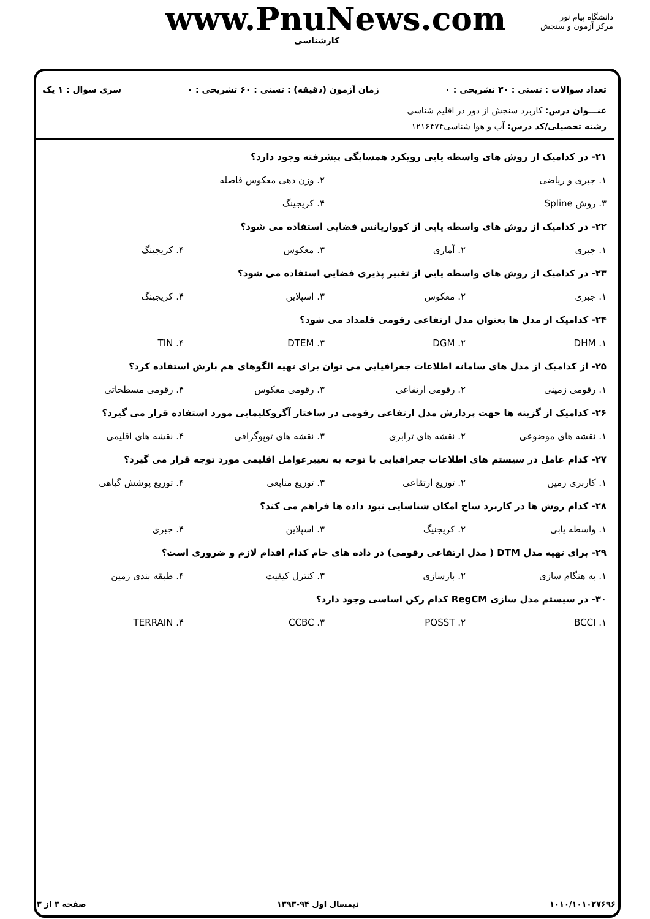www.PnuNews.com
کارشناسی
دانشگاه پیام نور
مرکز آزمون و سنجش
تعداد سوالات : تستی : ۳۰ تشریحی : ۰
زمان آزمون (دقیقه) : تستی : ۶۰ تشریحی : ۰
سری سوال : ۱ یک
عنـــوان درس: کاربرد سنجش از دور در اقلیم شناسی
رشته تحصیلی/کد درس: آب و هوا شناسی۱۲۱۶۴۷۴
۲۱- در کدامیک از روش های واسطه یابی رویکرد همسایگی پیشرفته وجود دارد؟
۱. جبری و ریاضی ۲. وزن دهی معکوس فاصله
۳. روش Spline ۴. کریجینگ
۲۲- در کدامیک از روش های واسطه یابی از کوواریانس فضایی استفاده می شود؟
۱. جبری ۲. آماری ۳. معکوس ۴. کریجینگ
۲۳- در کدامیک از روش های واسطه یابی از تغییر پذیری فضایی استفاده می شود؟
۱. جبری ۲. معکوس ۳. اسپلاین ۴. کریجینگ
۲۴- کدامیک از مدل ها بعنوان مدل ارتفاعی رقومی قلمداد می شود؟
۱. DHM ۲. DGM ۳. DTEM ۴. TIN
۲۵- از کدامیک از مدل های سامانه اطلاعات جغرافیایی می توان برای تهیه الگوهای هم بارش استفاده کرد؟
۱. رقومی زمینی ۲. رقومی ارتفاعی ۳. رقومی معکوس ۴. رقومی مسطحاتی
۲۶- کدامیک از گزینه ها جهت پردازش مدل ارتفاعی رقومی در ساختار آگروکلیمایی مورد استفاده قرار می گیرد؟
۱. نقشه های موضوعی ۲. نقشه های ترابری ۳. نقشه های توپوگرافی ۴. نقشه های اقلیمی
۲۷- کدام عامل در سیستم های اطلاعات جغرافیایی با توجه به تغییرعوامل اقلیمی مورد توجه قرار می گیرد؟
۱. کاربری زمین ۲. توزیع ارتقاعی ۳. توزیع منابعی ۴. توزیع پوشش گیاهی
۲۸- کدام روش ها در کاربرد ساج امکان شناسایی نبود داده ها فراهم می کند؟
۱. واسطه یابی ۲. کریجنیگ ۳. اسپلاین ۴. جبری
۲۹- برای تهیه مدل DTM ( مدل ارتفاعی رقومی) در داده های خام کدام اقدام لازم و ضروری است؟
۱. به هنگام سازی ۲. بازسازی ۳. کنترل کیفیت ۴. طبقه بندی زمین
۳۰- در سیستم مدل سازی RegCM کدام رکن اساسی وجود دارد؟
۱. BCCI ۲. POSST ۳. CCBC ۴. TERRAIN
۱۰۱۰/۱۰۱۰۲۷۶۹۶ نیمسال اول ۹۴-۱۳۹۳ صفحه ۳ از ۳